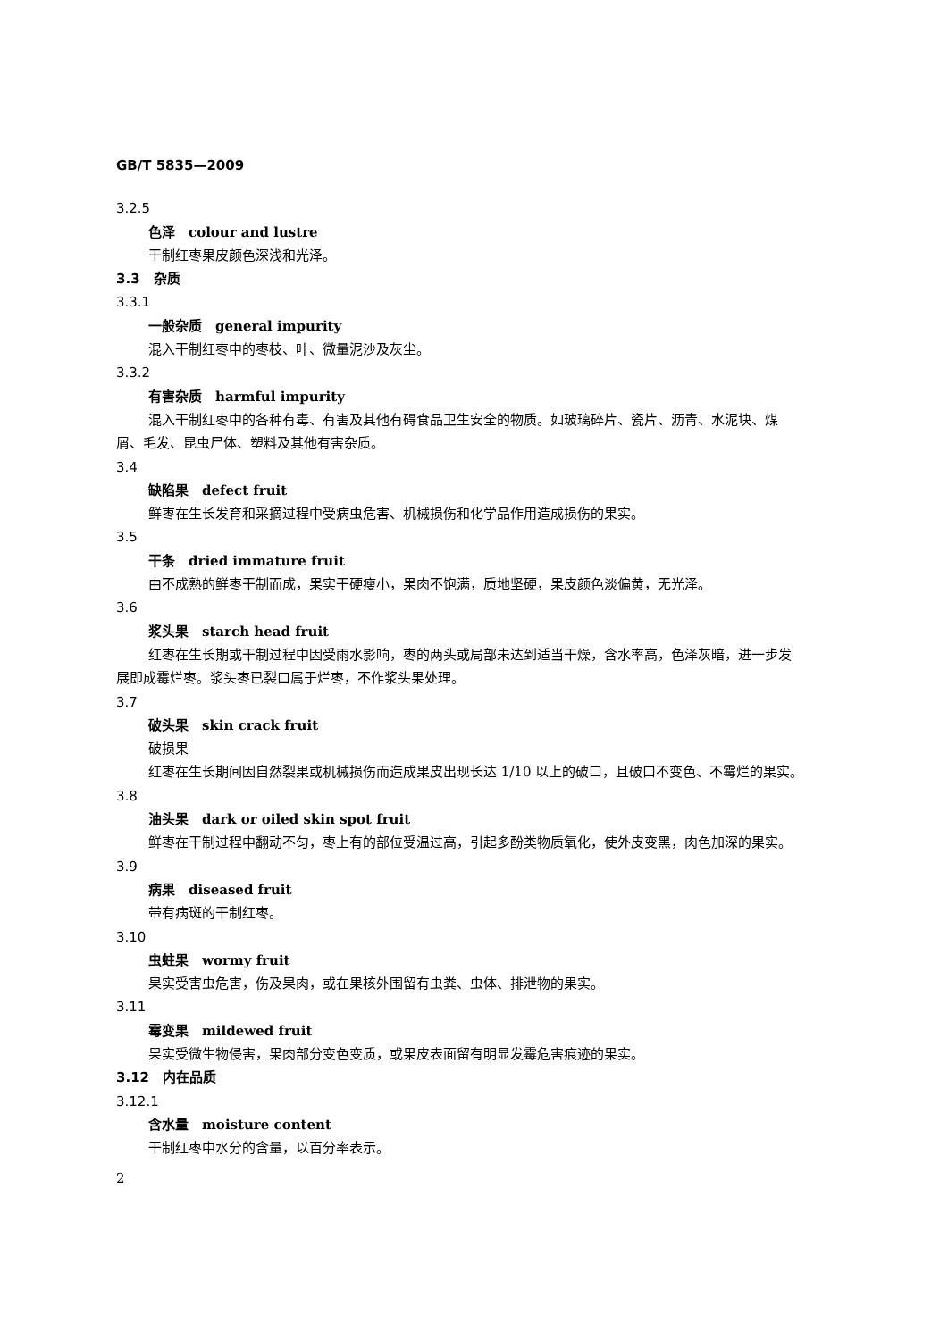GB/T 5835—2009
3.2.5
色泽　colour and lustre
干制红枣果皮颜色深浅和光泽。
3.3　杂质
3.3.1
一般杂质　general impurity
混入干制红枣中的枣枝、叶、微量泥沙及灰尘。
3.3.2
有害杂质　harmful impurity
混入干制红枣中的各种有毒、有害及其他有碍食品卫生安全的物质。如玻璃碎片、瓷片、沥青、水泥块、煤屑、毛发、昆虫尸体、塑料及其他有害杂质。
3.4
缺陷果　defect fruit
鲜枣在生长发育和采摘过程中受病虫危害、机械损伤和化学品作用造成损伤的果实。
3.5
干条　dried immature fruit
由不成熟的鲜枣干制而成，果实干硬瘦小，果肉不饱满，质地坚硬，果皮颜色淡偏黄，无光泽。
3.6
浆头果　starch head fruit
红枣在生长期或干制过程中因受雨水影响，枣的两头或局部未达到适当干燥，含水率高，色泽灰暗，进一步发展即成霉烂枣。浆头枣已裂口属于烂枣，不作浆头果处理。
3.7
破头果　skin crack fruit
破损果
红枣在生长期间因自然裂果或机械损伤而造成果皮出现长达 1/10 以上的破口，且破口不变色、不霉烂的果实。
3.8
油头果　dark or oiled skin spot fruit
鲜枣在干制过程中翻动不匀，枣上有的部位受温过高，引起多酚类物质氧化，使外皮变黑，肉色加深的果实。
3.9
病果　diseased fruit
带有病斑的干制红枣。
3.10
虫蛀果　wormy fruit
果实受害虫危害，伤及果肉，或在果核外围留有虫粪、虫体、排泄物的果实。
3.11
霉变果　mildewed fruit
果实受微生物侵害，果肉部分变色变质，或果皮表面留有明显发霉危害痕迹的果实。
3.12　内在品质
3.12.1
含水量　moisture content
干制红枣中水分的含量，以百分率表示。
2